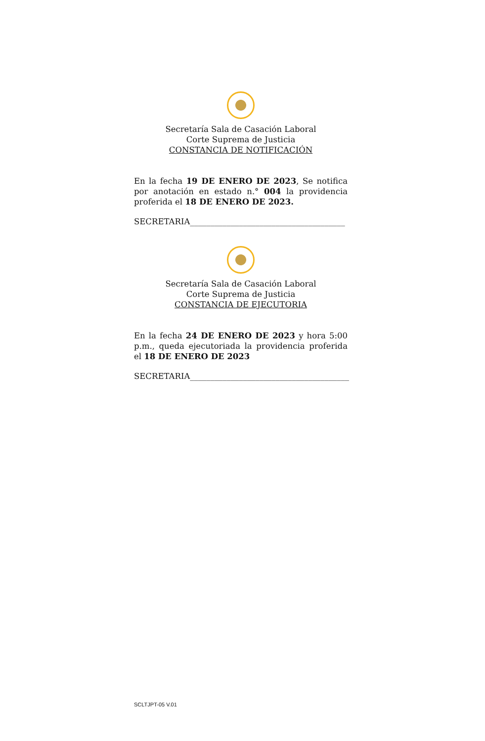Secretaría Sala de Casación Laboral
Corte Suprema de Justicia
CONSTANCIA DE NOTIFICACIÓN
En la fecha 19 DE ENERO DE 2023, Se notifica por anotación en estado n.° 004 la providencia proferida el 18 DE ENERO DE 2023.
SECRETARIA______________________________________
Secretaría Sala de Casación Laboral
Corte Suprema de Justicia
CONSTANCIA DE EJECUTORIA
En la fecha 24 DE ENERO DE 2023 y hora 5:00 p.m., queda ejecutoriada la providencia proferida el 18 DE ENERO DE 2023
SECRETARIA_______________________________________
SCLTJPT-05 V.01